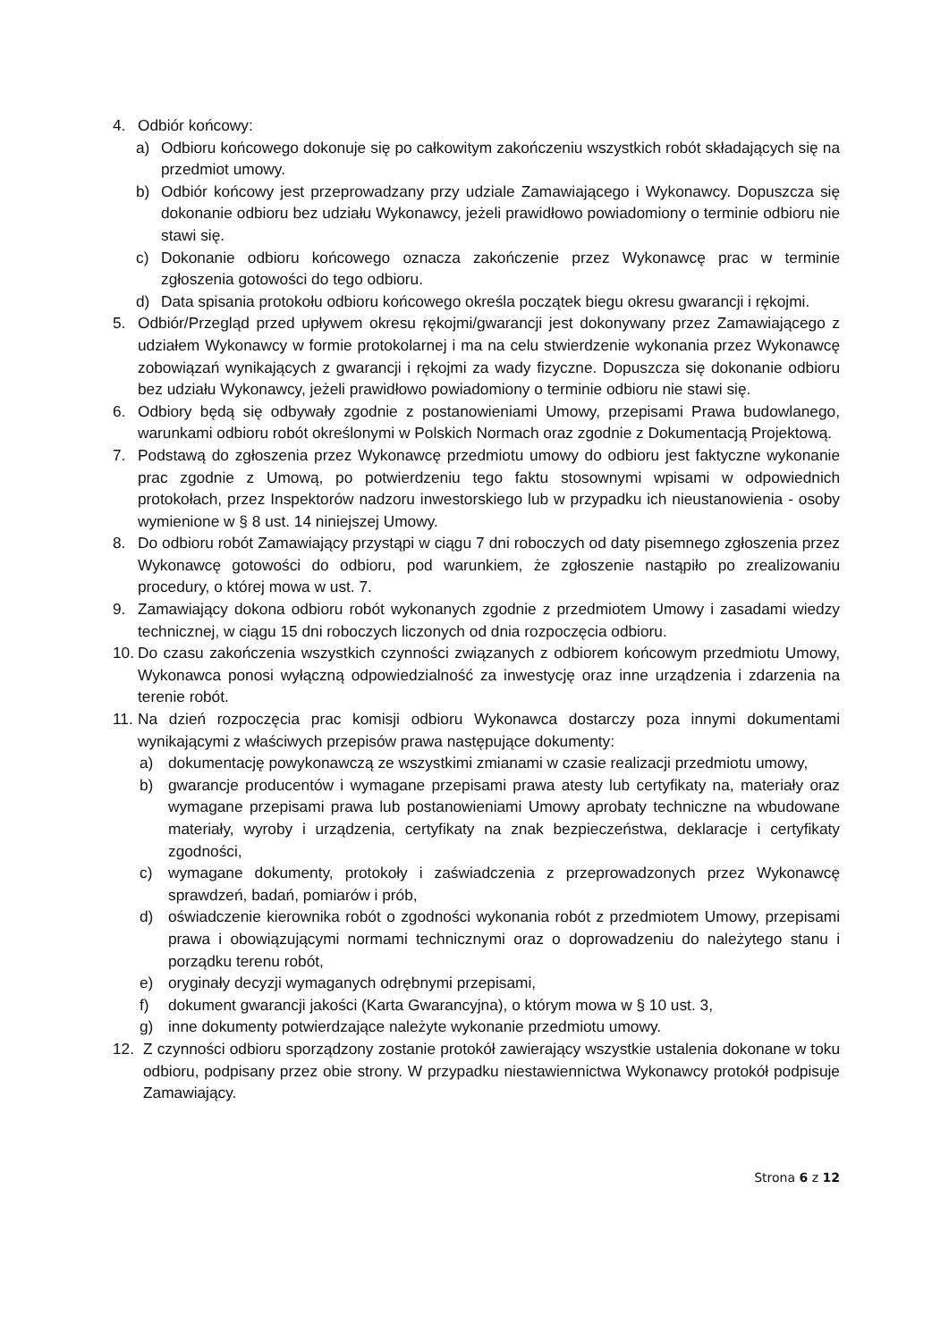4. Odbiór końcowy:
a) Odbioru końcowego dokonuje się po całkowitym zakończeniu wszystkich robót składających się na przedmiot umowy.
b) Odbiór końcowy jest przeprowadzany przy udziale Zamawiającego i Wykonawcy. Dopuszcza się dokonanie odbioru bez udziału Wykonawcy, jeżeli prawidłowo powiadomiony o terminie odbioru nie stawi się.
c) Dokonanie odbioru końcowego oznacza zakończenie przez Wykonawcę prac w terminie zgłoszenia gotowości do tego odbioru.
d) Data spisania protokołu odbioru końcowego określa początek biegu okresu gwarancji i rękojmi.
5. Odbiór/Przegląd przed upływem okresu rękojmi/gwarancji jest dokonywany przez Zamawiającego z udziałem Wykonawcy w formie protokolarnej i ma na celu stwierdzenie wykonania przez Wykonawcę zobowiązań wynikających z gwarancji i rękojmi za wady fizyczne. Dopuszcza się dokonanie odbioru bez udziału Wykonawcy, jeżeli prawidłowo powiadomiony o terminie odbioru nie stawi się.
6. Odbiory będą się odbywały zgodnie z postanowieniami Umowy, przepisami Prawa budowlanego, warunkami odbioru robót określonymi w Polskich Normach oraz zgodnie z Dokumentacją Projektową.
7. Podstawą do zgłoszenia przez Wykonawcę przedmiotu umowy do odbioru jest faktyczne wykonanie prac zgodnie z Umową, po potwierdzeniu tego faktu stosownymi wpisami w odpowiednich protokołach, przez Inspektorów nadzoru inwestorskiego lub w przypadku ich nieustanowienia - osoby wymienione w § 8 ust. 14 niniejszej Umowy.
8. Do odbioru robót Zamawiający przystąpi w ciągu 7 dni roboczych od daty pisemnego zgłoszenia przez Wykonawcę gotowości do odbioru, pod warunkiem, że zgłoszenie nastąpiło po zrealizowaniu procedury, o której mowa w ust. 7.
9. Zamawiający dokona odbioru robót wykonanych zgodnie z przedmiotem Umowy i zasadami wiedzy technicznej, w ciągu 15 dni roboczych liczonych od dnia rozpoczęcia odbioru.
10. Do czasu zakończenia wszystkich czynności związanych z odbiorem końcowym przedmiotu Umowy, Wykonawca ponosi wyłączną odpowiedzialność za inwestycję oraz inne urządzenia i zdarzenia na terenie robót.
11. Na dzień rozpoczęcia prac komisji odbioru Wykonawca dostarczy poza innymi dokumentami wynikającymi z właściwych przepisów prawa następujące dokumenty:
a) dokumentację powykonawczą ze wszystkimi zmianami w czasie realizacji przedmiotu umowy,
b) gwarancje producentów i wymagane przepisami prawa atesty lub certyfikaty na, materiały oraz wymagane przepisami prawa lub postanowieniami Umowy aprobaty techniczne na wbudowane materiały, wyroby i urządzenia, certyfikaty na znak bezpieczeństwa, deklaracje i certyfikaty zgodności,
c) wymagane dokumenty, protokoły i zaświadczenia z przeprowadzonych przez Wykonawcę sprawdzeń, badań, pomiarów i prób,
d) oświadczenie kierownika robót o zgodności wykonania robót z przedmiotem Umowy, przepisami prawa i obowiązującymi normami technicznymi oraz o doprowadzeniu do należytego stanu i porządku terenu robót,
e) oryginały decyzji wymaganych odrębnymi przepisami,
f) dokument gwarancji jakości (Karta Gwarancyjna), o którym mowa w § 10 ust. 3,
g) inne dokumenty potwierdzające należyte wykonanie przedmiotu umowy.
12. Z czynności odbioru sporządzony zostanie protokół zawierający wszystkie ustalenia dokonane w toku odbioru, podpisany przez obie strony. W przypadku niestawiennictwa Wykonawcy protokół podpisuje Zamawiający.
Strona 6 z 12